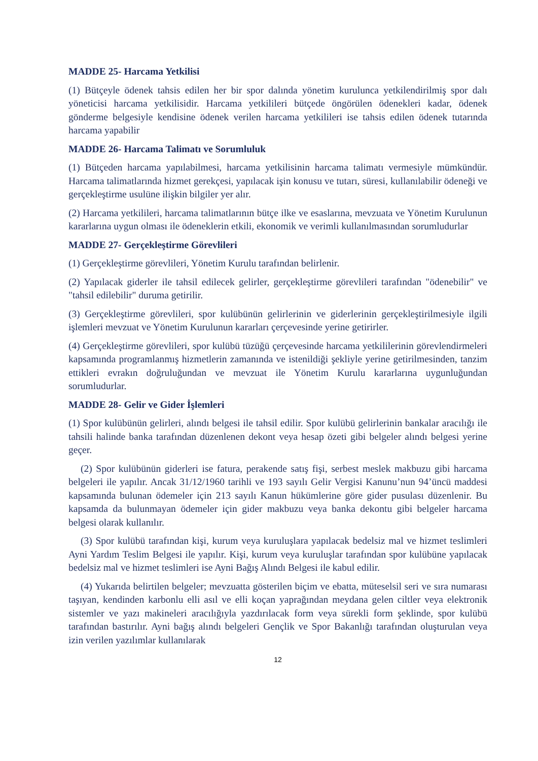MADDE 25- Harcama Yetkilisi
(1) Bütçeyle ödenek tahsis edilen her bir spor dalında yönetim kurulunca yetkilendirilmiş spor dalı yöneticisi harcama yetkilisidir. Harcama yetkilileri bütçede öngörülen ödenekleri kadar, ödenek gönderme belgesiyle kendisine ödenek verilen harcama yetkilileri ise tahsis edilen ödenek tutarında harcama yapabilir
MADDE 26- Harcama Talimatı ve Sorumluluk
(1) Bütçeden harcama yapılabilmesi, harcama yetkilisinin harcama talimatı vermesiyle mümkündür. Harcama talimatlarında hizmet gerekçesi, yapılacak işin konusu ve tutarı, süresi, kullanılabilir ödeneği ve gerçekleştirme usulüne ilişkin bilgiler yer alır.
(2) Harcama yetkilileri, harcama talimatlarının bütçe ilke ve esaslarına, mevzuata ve Yönetim Kurulunun kararlarına uygun olması ile ödeneklerin etkili, ekonomik ve verimli kullanılmasından sorumludurlar
MADDE 27- Gerçekleştirme Görevlileri
(1) Gerçekleştirme görevlileri, Yönetim Kurulu tarafından belirlenir.
(2) Yapılacak giderler ile tahsil edilecek gelirler, gerçekleştirme görevlileri tarafından "ödenebilir" ve "tahsil edilebilir" duruma getirilir.
(3) Gerçekleştirme görevlileri, spor kulübünün gelirlerinin ve giderlerinin gerçekleştirilmesiyle ilgili işlemleri mevzuat ve Yönetim Kurulunun kararları çerçevesinde yerine getirirler.
(4) Gerçekleştirme görevlileri, spor kulübü tüzüğü çerçevesinde harcama yetkililerinin görevlendirmeleri kapsamında programlanmış hizmetlerin zamanında ve istenildiği şekliyle yerine getirilmesinden, tanzim ettikleri evrakın doğruluğundan ve mevzuat ile Yönetim Kurulu kararlarına uygunluğundan sorumludurlar.
MADDE 28- Gelir ve Gider İşlemleri
(1) Spor kulübünün gelirleri, alındı belgesi ile tahsil edilir. Spor kulübü gelirlerinin bankalar aracılığı ile tahsili halinde banka tarafından düzenlenen dekont veya hesap özeti gibi belgeler alındı belgesi yerine geçer.
(2) Spor kulübünün giderleri ise fatura, perakende satış fişi, serbest meslek makbuzu gibi harcama belgeleri ile yapılır. Ancak 31/12/1960 tarihli ve 193 sayılı Gelir Vergisi Kanunu’nun 94’üncü maddesi kapsamında bulunan ödemeler için 213 sayılı Kanun hükümlerine göre gider pusulası düzenlenir. Bu kapsamda da bulunmayan ödemeler için gider makbuzu veya banka dekontu gibi belgeler harcama belgesi olarak kullanılır.
(3) Spor kulübü tarafından kişi, kurum veya kuruluşlara yapılacak bedelsiz mal ve hizmet teslimleri Ayni Yardım Teslim Belgesi ile yapılır. Kişi, kurum veya kuruluşlar tarafından spor kulübüne yapılacak bedelsiz mal ve hizmet teslimleri ise Ayni Bağış Alındı Belgesi ile kabul edilir.
(4) Yukarıda belirtilen belgeler; mevzuatta gösterilen biçim ve ebatta, müteselsil seri ve sıra numarası taşıyan, kendinden karbonlu elli asıl ve elli koçan yaprağından meydana gelen ciltler veya elektronik sistemler ve yazı makineleri aracılığıyla yazdırılacak form veya sürekli form şeklinde, spor kulübü tarafından bastırılır. Ayni bağış alındı belgeleri Gençlik ve Spor Bakanlığı tarafından oluşturulan veya izin verilen yazılımlar kullanılarak
12